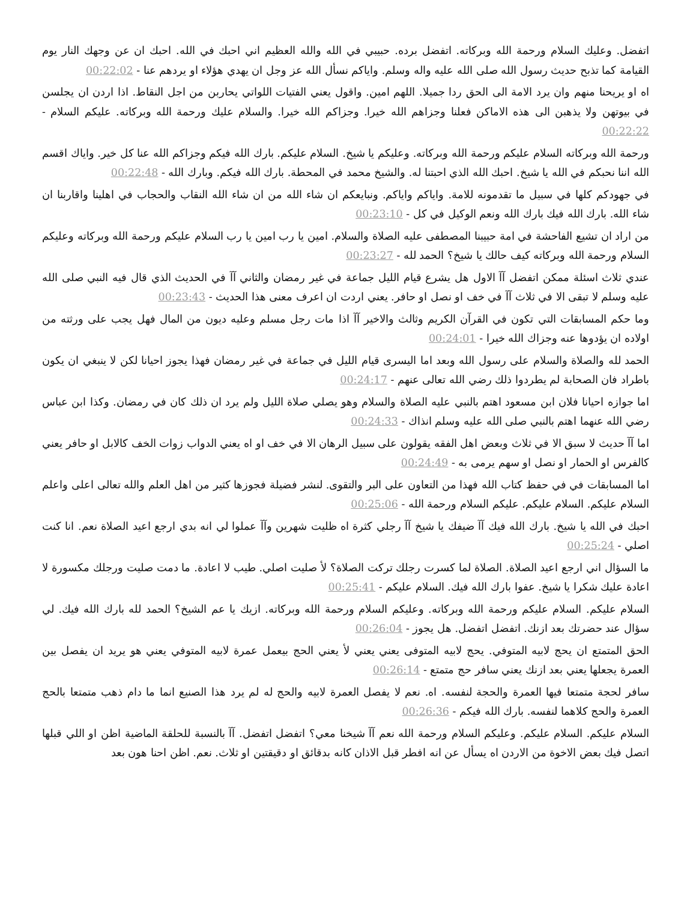اتفضل. وعليك السلام ورحمة الله وبركاته. اتفضل برده. حبيبي في الله والله العظيم اني احبك في الله. احبك ان عن وجهك النار يوم القيامة كما تذبح حديث رسول الله صلى الله عليه واله وسلم. واياكم نسأل الله عز وجل ان يهدي هؤلاء او يردهم عنا - 00:22:02
اه او يريحنا منهم وان يرد الامة الى الحق ردا جميلا. اللهم امين. واقول يعني الفتيات اللواتي يحاربن من اجل النقاط. اذا اردن ان يجلسن في بيوتهن ولا يذهبن الى هذه الاماكن فعلنا وجزاهم الله خيرا. وجزاكم الله خيرا. والسلام عليك ورحمة الله وبركاته. عليكم السلام - 00:22:22
ورحمة الله وبركاته السلام عليكم ورحمة الله وبركاته. وعليكم يا شيخ. السلام عليكم. بارك الله فيكم وجزاكم الله عنا كل خير. واياك اقسم الله اننا نحبكم في الله يا شيخ. احبك الله الذي احبتنا له. والشيخ محمد في المحطة. بارك الله فيكم. وبارك الله - 00:22:48
في جهودكم كلها في سبيل ما تقدمونه للامة. واياكم واياكم. ونبايعكم ان شاء الله من ان شاء الله النقاب والحجاب في اهلينا واقاربنا ان شاء الله. بارك الله فيك بارك الله ونعم الوكيل في كل - 00:23:10
من اراد ان تشيع الفاحشة في امة حبيبنا المصطفى عليه الصلاة والسلام. امين يا رب امين يا رب السلام عليكم ورحمة الله وبركاته وعليكم السلام ورحمة الله وبركاته كيف حالك يا شيخ؟ الحمد لله - 00:23:27
عندي ثلاث اسئلة ممكن اتفضل آآ الاول هل يشرع قيام الليل جماعة في غير رمضان والثاني آآ في الحديث الذي قال فيه النبي صلى الله عليه وسلم لا تبقى الا في ثلاث آآ في خف او نصل او حافر. يعني اردت ان اعرف معنى هذا الحديث - 00:23:43
وما حكم المسابقات التي تكون في القرآن الكريم وثالث والاخير آآ اذا مات رجل مسلم وعليه ديون من المال فهل يجب على ورثته من اولاده ان يؤدوها عنه وجزاك الله خيرا - 00:24:01
الحمد لله والصلاة والسلام على رسول الله وبعد اما اليسرى قيام الليل في جماعة في غير رمضان فهذا يجوز احيانا لكن لا ينبغي ان يكون باطراد فان الصحابة لم يطردوا ذلك رضي الله تعالى عنهم - 00:24:17
اما جوازه احيانا فلان ابن مسعود اهتم بالنبي عليه الصلاة والسلام وهو يصلي صلاة الليل ولم يرد ان ذلك كان في رمضان. وكذا ابن عباس رضي الله عنهما اهتم بالنبي صلى الله عليه وسلم انذاك - 00:24:33
اما آآ حديث لا سبق الا في ثلاث وبعض اهل الفقه يقولون على سبيل الرهان الا في خف او اه يعني الدواب زوات الخف كالابل او حافر يعني كالفرس او الحمار او نصل او سهم يرمى به - 00:24:49
اما المسابقات في في حفظ كتاب الله فهذا من التعاون على البر والتقوى. لنشر فضيلة فجوزها كثير من اهل العلم والله تعالى اعلى واعلم السلام عليكم. السلام عليكم. عليكم السلام ورحمة الله - 00:25:06
احبك في الله يا شيخ. بارك الله فيك آآ ضيفك يا شيخ آآ رجلي كثرة اه ظليت شهرين وآآ عملوا لي انه بدي ارجع اعيد الصلاة نعم. انا كنت اصلي - 00:25:24
ما السؤال اني ارجع اعيد الصلاة. الصلاة لما كسرت رجلك تركت الصلاة؟ لأ صليت اصلي. طيب لا اعادة. ما دمت صليت ورجلك مكسورة لا اعادة عليك شكرا يا شيخ. عفوا بارك الله فيك. السلام عليكم - 00:25:41
السلام عليكم. السلام عليكم ورحمة الله وبركاته. وعليكم السلام ورحمة الله وبركاته. ازيك يا عم الشيخ؟ الحمد لله بارك الله فيك. لي سؤال عند حضرتك بعد ازنك. اتفضل اتفضل. هل يجوز - 00:26:04
الحق المتمتع ان يحج لابيه المتوفي. يحج لابيه المتوفى يعني يعني لأ يعني الحج بيعمل عمرة لابيه المتوفي يعني هو يريد ان يفصل بين العمرة يجعلها يعني بعد ازنك يعني سافر حج متمتع - 00:26:14
سافر لحجة متمتعا فيها العمرة والحجة لنفسه. اه. نعم لا يفصل العمرة لابيه والحج له لم يرد هذا الصنيع انما ما دام ذهب متمتعا بالحج العمرة والحج كلاهما لنفسه. بارك الله فيكم - 00:26:36
السلام عليكم. السلام عليكم. وعليكم السلام ورحمة الله نعم آآ شيخنا معي؟ اتفضل اتفضل. آآ بالنسبة للحلقة الماضية اظن او اللي قبلها اتصل فيك بعض الاخوة من الاردن اه يسأل عن انه افطر قبل الاذان كانه بدقائق او دقيقتين او ثلاث. نعم. اظن احنا هون بعد